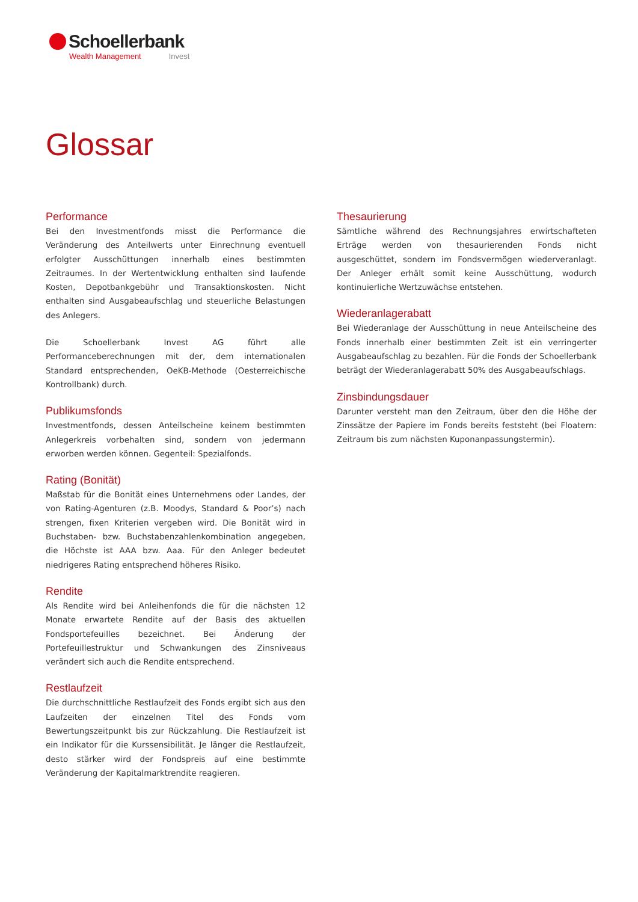Schoellerbank
Wealth Management Invest
Glossar
Performance
Bei den Investmentfonds misst die Performance die Veränderung des Anteilwerts unter Einrechnung eventuell erfolgter Ausschüttungen innerhalb eines bestimmten Zeitraumes. In der Wertentwicklung enthalten sind laufende Kosten, Depotbankgebühr und Transaktionskosten. Nicht enthalten sind Ausgabeaufschlag und steuerliche Belastungen des Anlegers.
Die Schoellerbank Invest AG führt alle Performanceberechnungen mit der, dem internationalen Standard entsprechenden, OeKB-Methode (Oesterreichische Kontrollbank) durch.
Publikumsfonds
Investmentfonds, dessen Anteilscheine keinem bestimmten Anlegerkreis vorbehalten sind, sondern von jedermann erworben werden können. Gegenteil: Spezialfonds.
Rating (Bonität)
Maßstab für die Bonität eines Unternehmens oder Landes, der von Rating-Agenturen (z.B. Moodys, Standard & Poor’s) nach strengen, fixen Kriterien vergeben wird. Die Bonität wird in Buchstaben- bzw. Buchstabenzahlenkombination angegeben, die Höchste ist AAA bzw. Aaa. Für den Anleger bedeutet niedrigeres Rating entsprechend höheres Risiko.
Rendite
Als Rendite wird bei Anleihenfonds die für die nächsten 12 Monate erwartete Rendite auf der Basis des aktuellen Fondsportefeuilles bezeichnet. Bei Änderung der Portefeuillestruktur und Schwankungen des Zinsniveaus verändert sich auch die Rendite entsprechend.
Restlaufzeit
Die durchschnittliche Restlaufzeit des Fonds ergibt sich aus den Laufzeiten der einzelnen Titel des Fonds vom Bewertungszeitpunkt bis zur Rückzahlung. Die Restlaufzeit ist ein Indikator für die Kurssensibilität. Je länger die Restlaufzeit, desto stärker wird der Fondspreis auf eine bestimmte Veränderung der Kapitalmarktrendite reagieren.
Thesaurierung
Sämtliche während des Rechnungsjahres erwirtschafteten Erträge werden von thesaurierenden Fonds nicht ausgeschüttet, sondern im Fondsvermögen wiederveranlagt. Der Anleger erhält somit keine Ausschüttung, wodurch kontinuierliche Wertzuwächse entstehen.
Wiederanlagerabatt
Bei Wiederanlage der Ausschüttung in neue Anteilscheine des Fonds innerhalb einer bestimmten Zeit ist ein verringerter Ausgabeaufschlag zu bezahlen. Für die Fonds der Schoellerbank beträgt der Wiederanlagerabatt 50% des Ausgabeaufschlags.
Zinsbindungsdauer
Darunter versteht man den Zeitraum, über den die Höhe der Zinssätze der Papiere im Fonds bereits feststeht (bei Floatern: Zeitraum bis zum nächsten Kuponanpassungstermin).